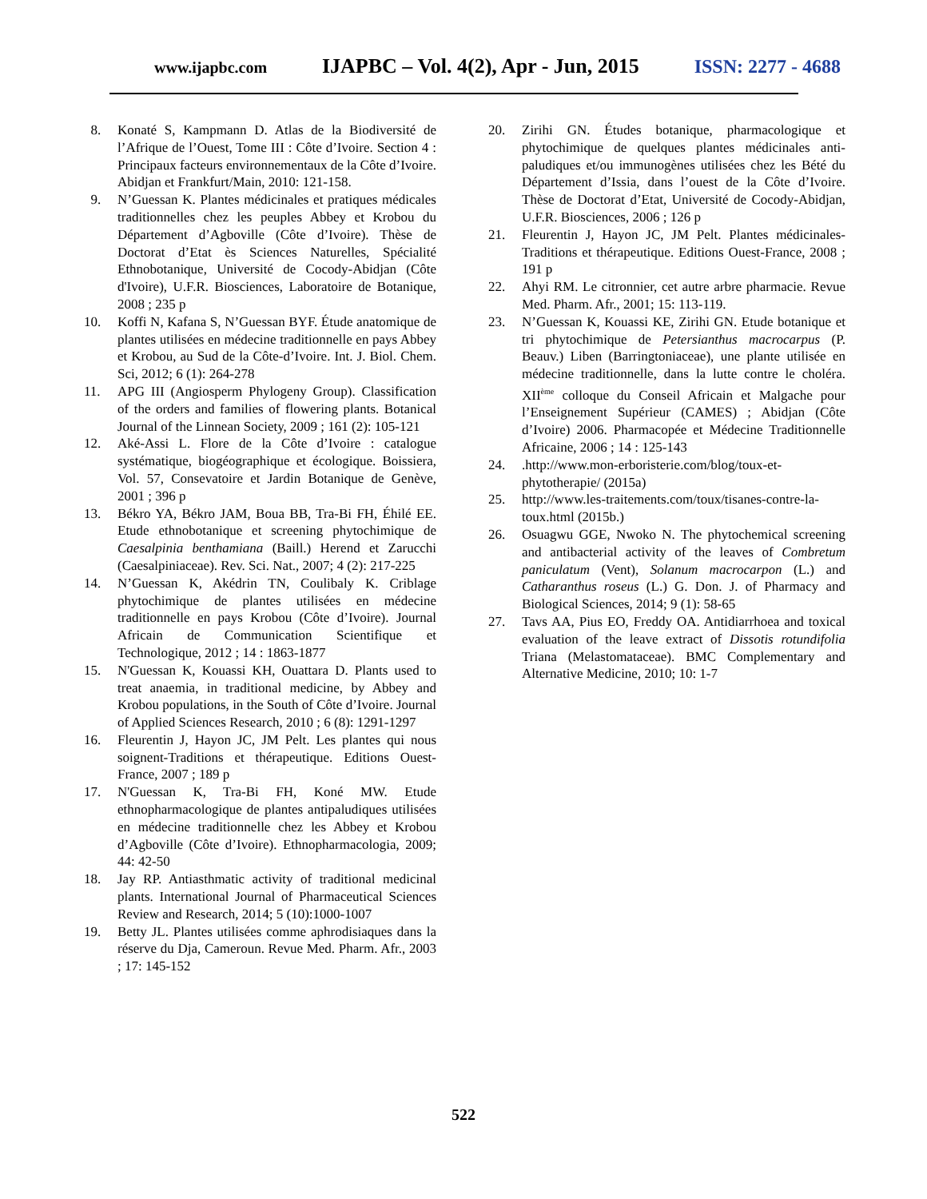www.ijapbc.com IJAPBC – Vol. 4(2), Apr - Jun, 2015 ISSN: 2277 - 4688
8. Konaté S, Kampmann D. Atlas de la Biodiversité de l’Afrique de l’Ouest, Tome III : Côte d’Ivoire. Section 4 : Principaux facteurs environnementaux de la Côte d’Ivoire. Abidjan et Frankfurt/Main, 2010: 121-158.
9. N’Guessan K. Plantes médicinales et pratiques médicales traditionnelles chez les peuples Abbey et Krobou du Département d’Agboville (Côte d’Ivoire). Thèse de Doctorat d’Etat ès Sciences Naturelles, Spécialité Ethnobotanique, Université de Cocody-Abidjan (Côte d'Ivoire), U.F.R. Biosciences, Laboratoire de Botanique, 2008 ; 235 p
10. Koffi N, Kafana S, N’Guessan BYF. Étude anatomique de plantes utilisées en médecine traditionnelle en pays Abbey et Krobou, au Sud de la Côte-d’Ivoire. Int. J. Biol. Chem. Sci, 2012; 6 (1): 264-278
11. APG III (Angiosperm Phylogeny Group). Classification of the orders and families of flowering plants. Botanical Journal of the Linnean Society, 2009 ; 161 (2): 105-121
12. Aké-Assi L. Flore de la Côte d’Ivoire : catalogue systématique, biogéographique et écologique. Boissiera, Vol. 57, Consevatoire et Jardin Botanique de Genève, 2001 ; 396 p
13. Békro YA, Békro JAM, Boua BB, Tra-Bi FH, Éhilé EE. Etude ethnobotanique et screening phytochimique de Caesalpinia benthamiana (Baill.) Herend et Zarucchi (Caesalpiniaceae). Rev. Sci. Nat., 2007; 4 (2): 217-225
14. N’Guessan K, Akédrin TN, Coulibaly K. Criblage phytochimique de plantes utilisées en médecine traditionnelle en pays Krobou (Côte d’Ivoire). Journal Africain de Communication Scientifique et Technologique, 2012 ; 14 : 1863-1877
15. N'Guessan K, Kouassi KH, Ouattara D. Plants used to treat anaemia, in traditional medicine, by Abbey and Krobou populations, in the South of Côte d’Ivoire. Journal of Applied Sciences Research, 2010 ; 6 (8): 1291-1297
16. Fleurentin J, Hayon JC, JM Pelt. Les plantes qui nous soignent-Traditions et thérapeutique. Editions Ouest-France, 2007 ; 189 p
17. N'Guessan K, Tra-Bi FH, Koné MW. Etude ethnopharmacologique de plantes antipaludiques utilisées en médecine traditionnelle chez les Abbey et Krobou d’Agboville (Côte d’Ivoire). Ethnopharmacologia, 2009; 44: 42-50
18. Jay RP. Antiasthmatic activity of traditional medicinal plants. International Journal of Pharmaceutical Sciences Review and Research, 2014; 5 (10):1000-1007
19. Betty JL. Plantes utilisées comme aphrodisiaques dans la réserve du Dja, Cameroun. Revue Med. Pharm. Afr., 2003 ; 17: 145-152
20. Zirihi GN. Études botanique, pharmacologique et phytochimique de quelques plantes médicinales anti-paludiques et/ou immunogènes utilisées chez les Bété du Département d’Issia, dans l’ouest de la Côte d’Ivoire. Thèse de Doctorat d’Etat, Université de Cocody-Abidjan, U.F.R. Biosciences, 2006 ; 126 p
21. Fleurentin J, Hayon JC, JM Pelt. Plantes médicinales-Traditions et thérapeutique. Editions Ouest-France, 2008 ; 191 p
22. Ahyi RM. Le citronnier, cet autre arbre pharmacie. Revue Med. Pharm. Afr., 2001; 15: 113-119.
23. N’Guessan K, Kouassi KE, Zirihi GN. Etude botanique et tri phytochimique de Petersianthus macrocarpus (P. Beauv.) Liben (Barringtoniaceae), une plante utilisée en médecine traditionnelle, dans la lutte contre le choléra. XII<sup>ème</sup> colloque du Conseil Africain et Malgache pour l’Enseignement Supérieur (CAMES) ; Abidjan (Côte d’Ivoire) 2006. Pharmacopée et Médecine Traditionnelle Africaine, 2006 ; 14 : 125-143
24..http://www.mon-erboristerie.com/blog/toux-et-phytotherapie/ (2015a)
25. http://www.les-traitements.com/toux/tisanes-contre-la-toux.html (2015b.)
26. Osuagwu GGE, Nwoko N. The phytochemical screening and antibacterial activity of the leaves of Combretum paniculatum (Vent), Solanum macrocarpon (L.) and Catharanthus roseus (L.) G. Don. J. of Pharmacy and Biological Sciences, 2014; 9 (1): 58-65
27. Tavs AA, Pius EO, Freddy OA. Antidiarrhoea and toxical evaluation of the leave extract of Dissotis rotundifolia Triana (Melastomataceae). BMC Complementary and Alternative Medicine, 2010; 10: 1-7
522